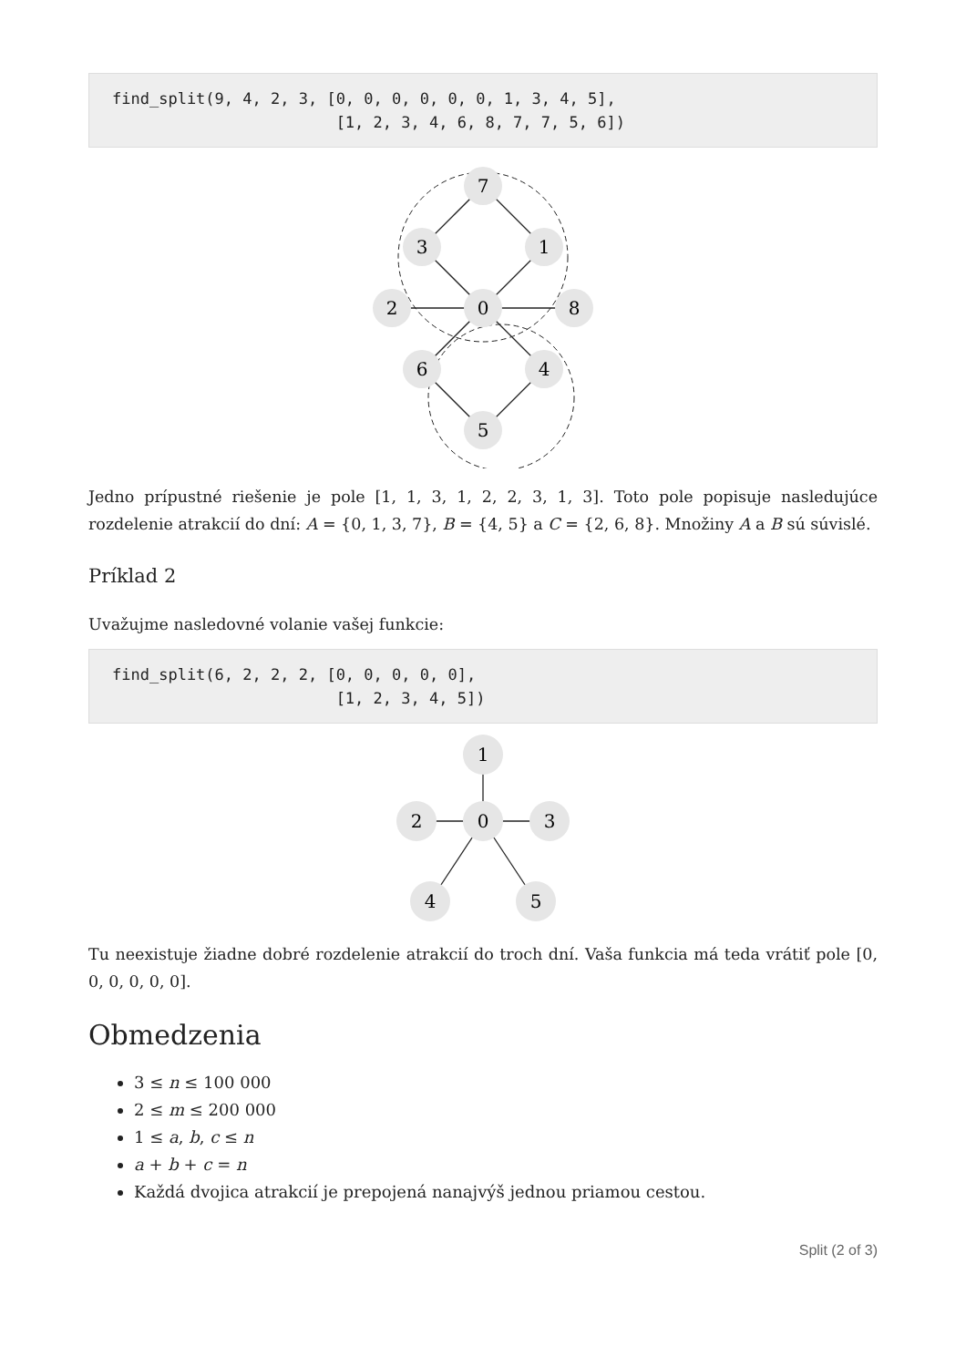find_split(9, 4, 2, 3, [0, 0, 0, 0, 0, 0, 1, 3, 4, 5],
                        [1, 2, 3, 4, 6, 8, 7, 7, 5, 6])
7
3
1
2
0
8
6
4
5
Jedno prípustné riešenie je pole [1, 1, 3, 1, 2, 2, 3, 1, 3]. Toto pole popisuje nasledujúce rozdelenie atrakcií do dní: A = {0, 1, 3, 7}, B = {4, 5} a C = {2, 6, 8}. Množiny A a B sú súvislé.
Príklad 2
Uvažujme nasledovné volanie vašej funkcie:
find_split(6, 2, 2, 2, [0, 0, 0, 0, 0],
                        [1, 2, 3, 4, 5])
1
2
0
3
4
5
Tu neexistuje žiadne dobré rozdelenie atrakcií do troch dní. Vaša funkcia má teda vrátiť pole [0, 0, 0, 0, 0, 0].
Obmedzenia
3 ≤ n ≤ 100 000
2 ≤ m ≤ 200 000
1 ≤ a, b, c ≤ n
a + b + c = n
Každá dvojica atrakcií je prepojená nanajvýš jednou priamou cestou.
Split (2 of 3)